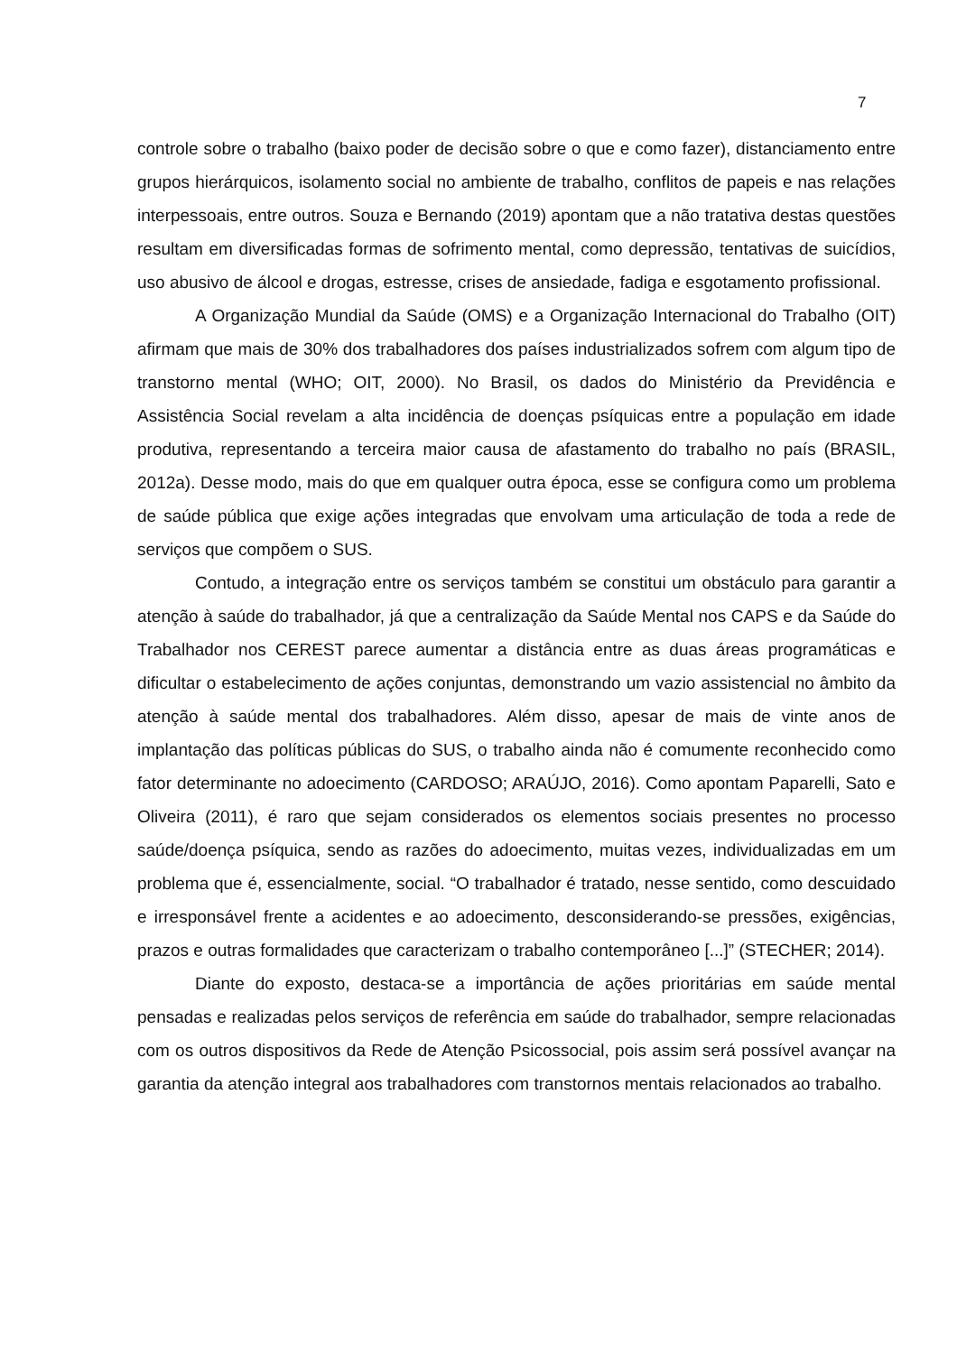7
controle sobre o trabalho (baixo poder de decisão sobre o que e como fazer), distanciamento entre grupos hierárquicos, isolamento social no ambiente de trabalho, conflitos de papeis e nas relações interpessoais, entre outros. Souza e Bernando (2019) apontam que a não tratativa destas questões resultam em diversificadas formas de sofrimento mental, como depressão, tentativas de suicídios, uso abusivo de álcool e drogas, estresse, crises de ansiedade, fadiga e esgotamento profissional.
A Organização Mundial da Saúde (OMS) e a Organização Internacional do Trabalho (OIT) afirmam que mais de 30% dos trabalhadores dos países industrializados sofrem com algum tipo de transtorno mental (WHO; OIT, 2000). No Brasil, os dados do Ministério da Previdência e Assistência Social revelam a alta incidência de doenças psíquicas entre a população em idade produtiva, representando a terceira maior causa de afastamento do trabalho no país (BRASIL, 2012a). Desse modo, mais do que em qualquer outra época, esse se configura como um problema de saúde pública que exige ações integradas que envolvam uma articulação de toda a rede de serviços que compõem o SUS.
Contudo, a integração entre os serviços também se constitui um obstáculo para garantir a atenção à saúde do trabalhador, já que a centralização da Saúde Mental nos CAPS e da Saúde do Trabalhador nos CEREST parece aumentar a distância entre as duas áreas programáticas e dificultar o estabelecimento de ações conjuntas, demonstrando um vazio assistencial no âmbito da atenção à saúde mental dos trabalhadores. Além disso, apesar de mais de vinte anos de implantação das políticas públicas do SUS, o trabalho ainda não é comumente reconhecido como fator determinante no adoecimento (CARDOSO; ARAÚJO, 2016). Como apontam Paparelli, Sato e Oliveira (2011), é raro que sejam considerados os elementos sociais presentes no processo saúde/doença psíquica, sendo as razões do adoecimento, muitas vezes, individualizadas em um problema que é, essencialmente, social. “O trabalhador é tratado, nesse sentido, como descuidado e irresponsável frente a acidentes e ao adoecimento, desconsiderando-se pressões, exigências, prazos e outras formalidades que caracterizam o trabalho contemporâneo [...]” (STECHER; 2014).
Diante do exposto, destaca-se a importância de ações prioritárias em saúde mental pensadas e realizadas pelos serviços de referência em saúde do trabalhador, sempre relacionadas com os outros dispositivos da Rede de Atenção Psicossocial, pois assim será possível avançar na garantia da atenção integral aos trabalhadores com transtornos mentais relacionados ao trabalho.